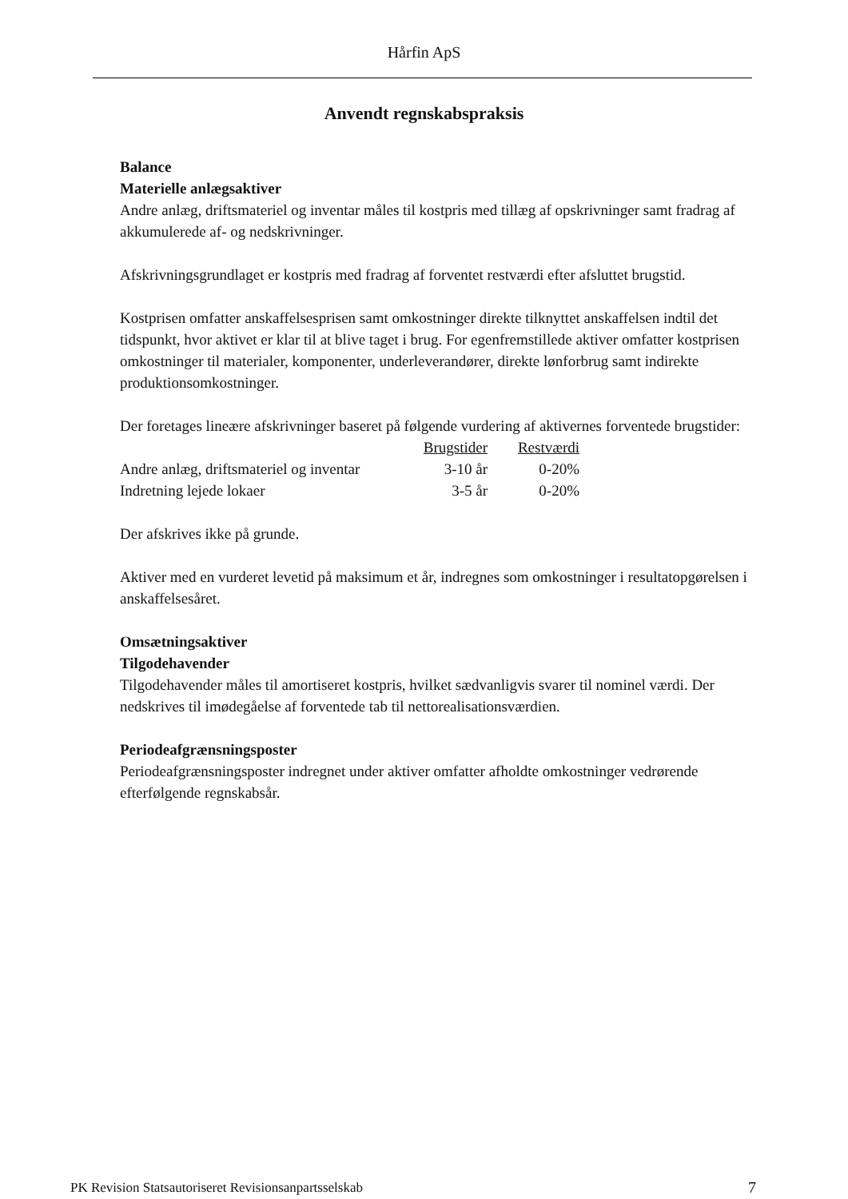Hårfin ApS
Anvendt regnskabspraksis
Balance
Materielle anlægsaktiver
Andre anlæg, driftsmateriel og inventar måles til kostpris med tillæg af opskrivninger samt fradrag af akkumulerede af- og nedskrivninger.
Afskrivningsgrundlaget er kostpris med fradrag af forventet restværdi efter afsluttet brugstid.
Kostprisen omfatter anskaffelsesprisen samt omkostninger direkte tilknyttet anskaffelsen indtil det tidspunkt, hvor aktivet er klar til at blive taget i brug. For egenfremstillede aktiver omfatter kostprisen omkostninger til materialer, komponenter, underleverandører, direkte lønforbrug samt indirekte produktionsomkostninger.
Der foretages lineære afskrivninger baseret på følgende vurdering af aktivernes forventede brugstider:
| | Brugstider | Restværdi |
| Andre anlæg, driftsmateriel og inventar | 3-10 år | 0-20% |
| Indretning lejede lokaer | 3-5 år | 0-20% |
Der afskrives ikke på grunde.
Aktiver med en vurderet levetid på maksimum et år, indregnes som omkostninger i resultatopgørelsen i anskaffelsesåret.
Omsætningsaktiver
Tilgodehavender
Tilgodehavender måles til amortiseret kostpris, hvilket sædvanligvis svarer til nominel værdi. Der nedskrives til imødegåelse af forventede tab til nettorealisationsværdien.
Periodeafgrænsningsposter
Periodeafgrænsningsposter indregnet under aktiver omfatter afholdte omkostninger vedrørende efterfølgende regnskabsår.
PK Revision Statsautoriseret Revisionsanpartsselskab 7